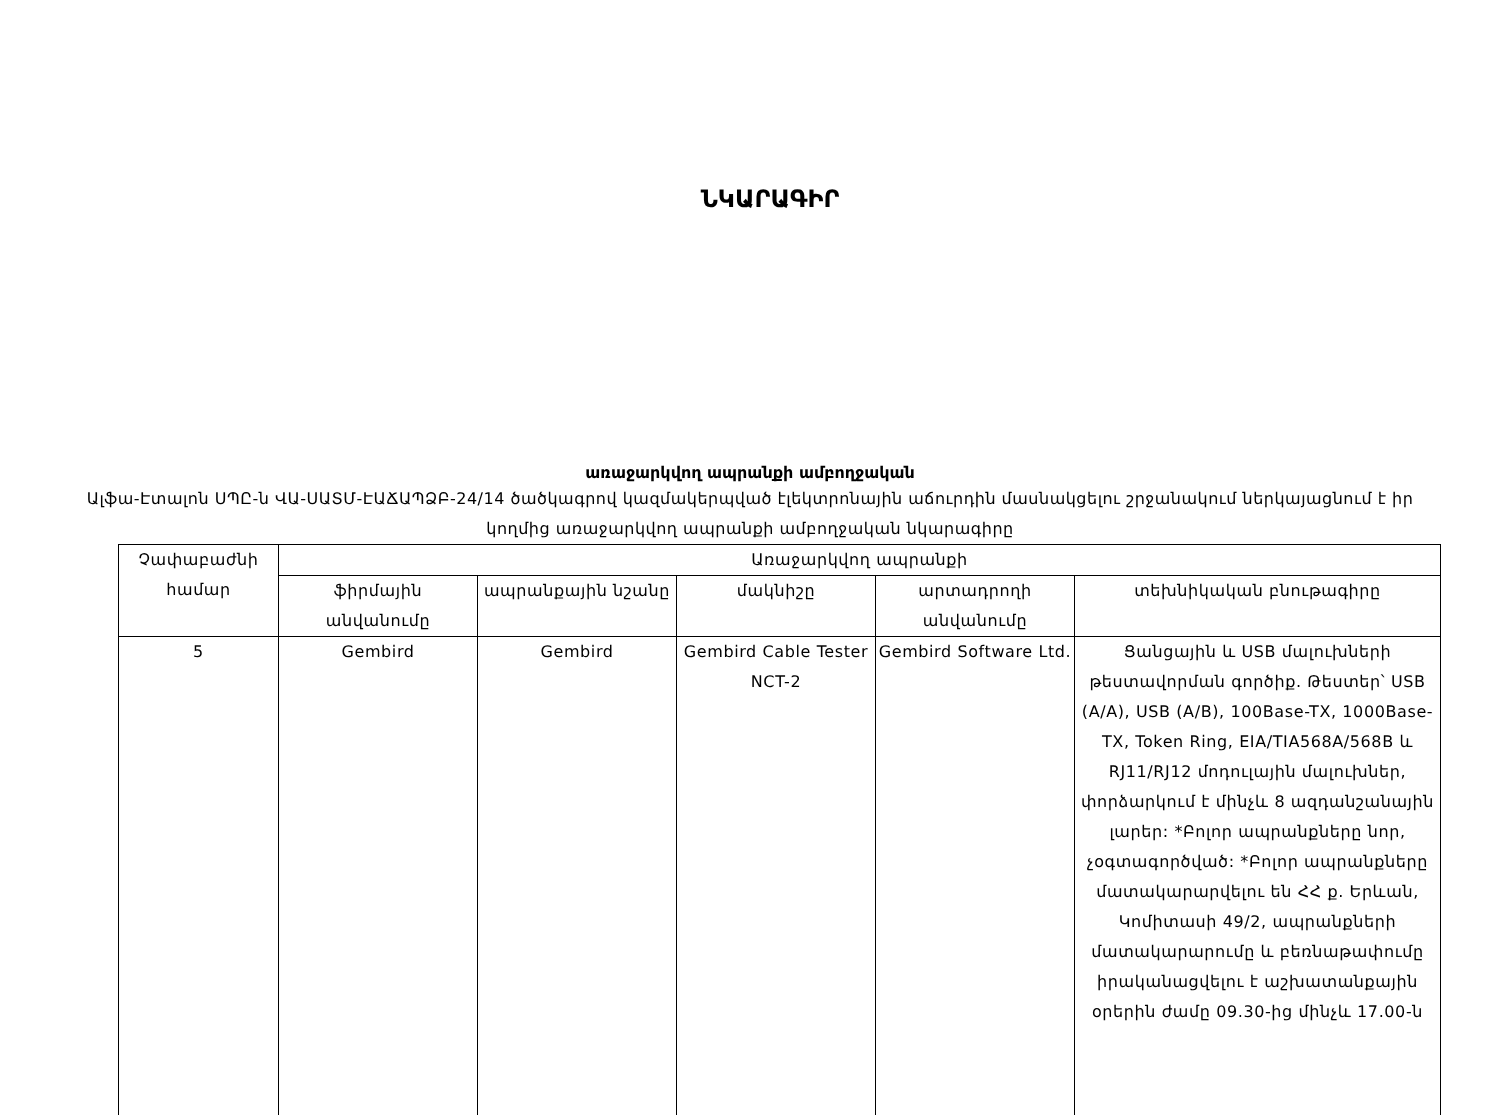ՆԿԱՐԱԳԻՐ
առաջարկվող ապրանքի ամբողջական
Ալֆա-Էտալոն ՍՊԸ-ն ՎԱ-ՍԱՏՄ-ԷԱՃԱՊՁԲ-24/14 ծածկագրով կազմակերպված էլեկտրոնային աճուրդին մասնակցելու շրջանակում ներկայացնում է իր կողմից առաջարկվող ապրանքի ամբողջական նկարագիրը
| Չափաբաժնի համար | Առաջարկվող ապրանքի | | | | |
| --- | --- | --- | --- | --- | --- |
| | ֆիրմային անվանումը | ապրանքային նշանը | մակնիշը | արտադրողի անվանումը | տեխնիկական բնութագիրը |
| 5 | Gembird | Gembird | Gembird Cable Tester NCT-2 | Gembird Software Ltd. | Ցանցային և USB մալուխների թեստավորման գործիք. Թեստեր՝ USB (A/A), USB (A/B), 100Base-TX, 1000Base-TX, Token Ring, EIA/TIA568A/568B և RJ11/RJ12 մոդուլային մալուխներ, փորձարկում է մինչև 8 ազդանշանային լարեր: *Բոլոր ապրանքները նոր, չօգտագործված: *Բոլոր ապրանքները մատակարարվելու են ՀՀ ք. Երևան, Կոմիտասի 49/2, ապրանքների մատակարարումը և բեռնաթափումը իրականացվելու է աշխատանքային օրերին ժամը 09.30-ից մինչև 17.00-ն |